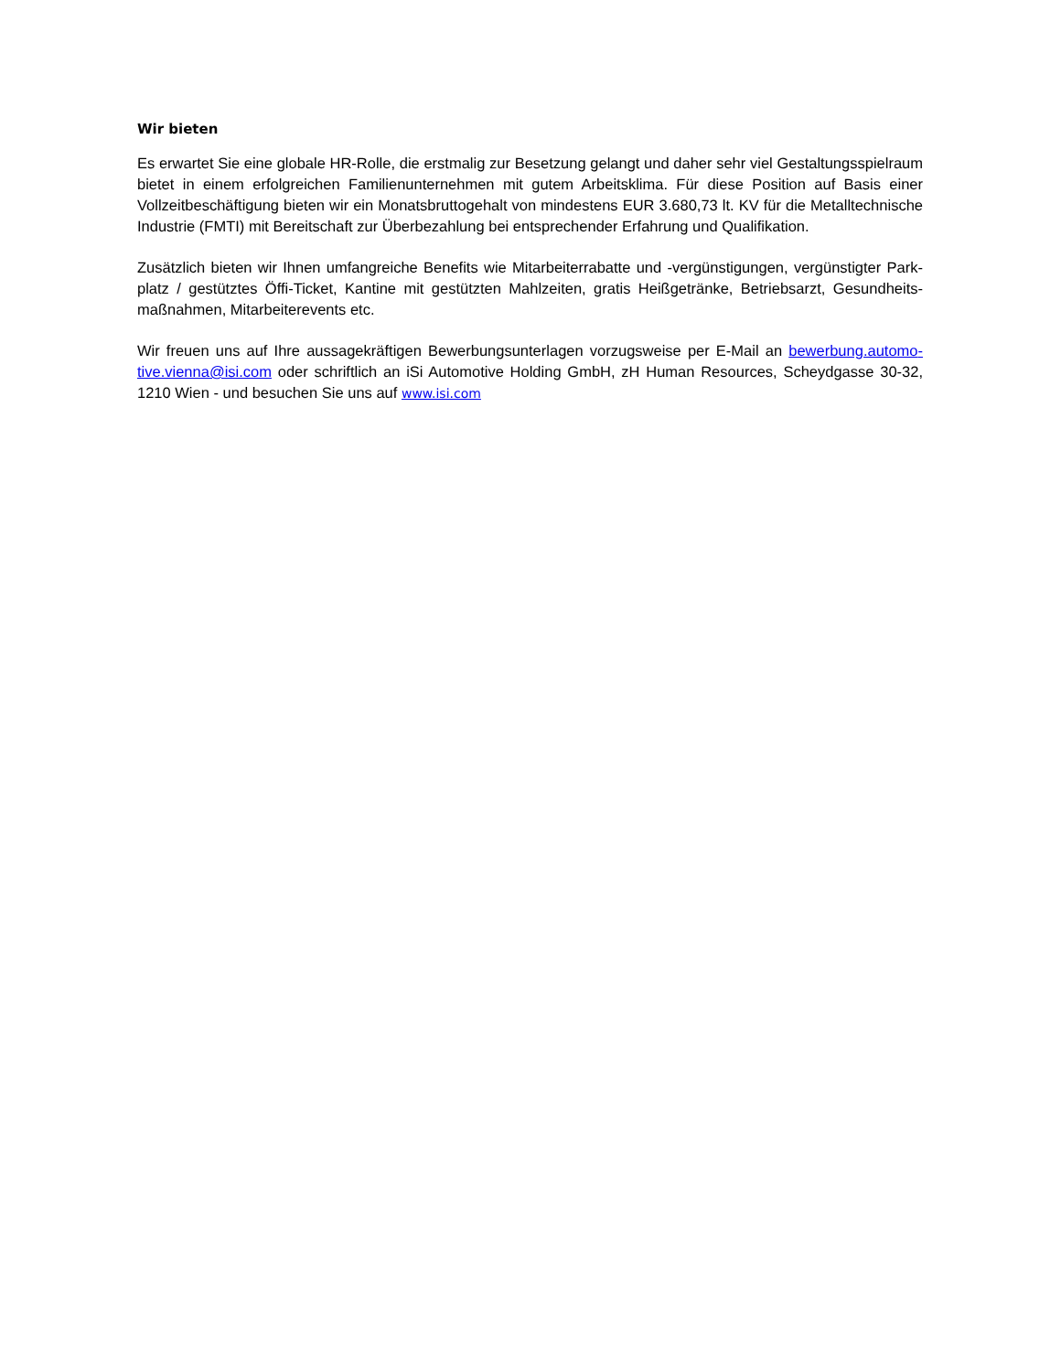Wir bieten
Es erwartet Sie eine globale HR-Rolle, die erstmalig zur Besetzung gelangt und daher sehr viel Gestaltungsspiel­raum bietet in einem erfolgreichen Familienunternehmen mit gutem Arbeitsklima. Für diese Position auf Basis einer Vollzeitbeschäftigung bieten wir ein Monatsbruttogehalt von mindestens EUR 3.680,73 lt. KV für die Metalltechni­sche Industrie (FMTI) mit Bereitschaft zur Überbezahlung bei entsprechender Erfahrung und Qualifikation.
Zusätzlich bieten wir Ihnen umfangreiche Benefits wie Mitarbeiterrabatte und -vergünstigungen, vergünstigter Park­platz / gestütztes Öffi-Ticket, Kantine mit gestützten Mahlzeiten, gratis Heißgetränke, Betriebsarzt, Gesundheits­maßnahmen, Mitarbeiterevents etc.
Wir freuen uns auf Ihre aussagekräftigen Bewerbungsunterlagen vorzugsweise per E-Mail an bewerbung.automo­tive.vienna@isi.com oder schriftlich an iSi Automotive Holding GmbH, zH Human Resources, Scheydgasse 30-32, 1210 Wien - und besuchen Sie uns auf www.isi.com